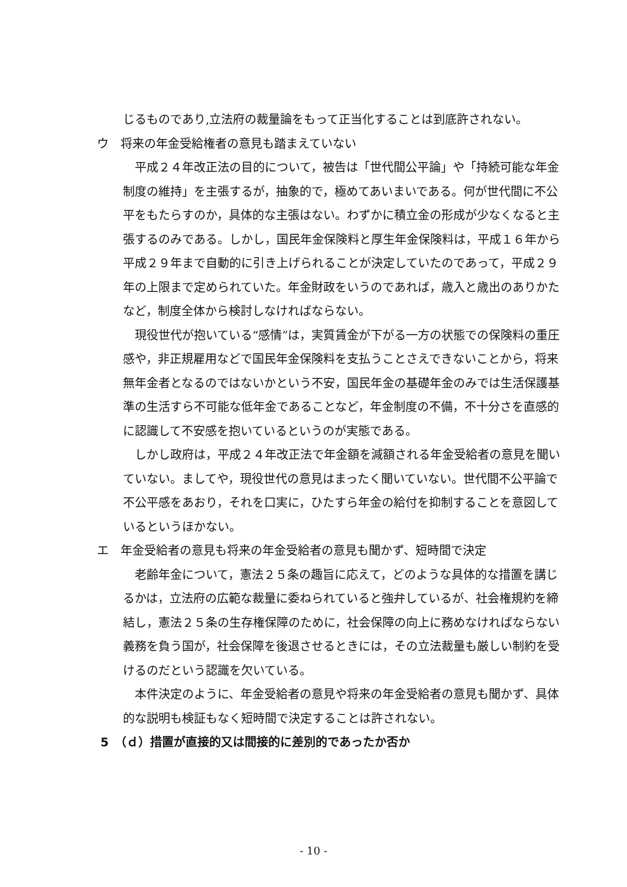じるものであり,立法府の裁量論をもって正当化することは到底許されない。
ウ　将来の年金受給権者の意見も踏まえていない
平成２４年改正法の目的について，被告は「世代間公平論」や「持続可能な年金制度の維持」を主張するが，抽象的で，極めてあいまいである。何が世代間に不公平をもたらすのか，具体的な主張はない。わずかに積立金の形成が少なくなると主張するのみである。しかし，国民年金保険料と厚生年金保険料は，平成１６年から平成２９年まで自動的に引き上げられることが決定していたのであって，平成２９年の上限まで定められていた。年金財政をいうのであれば，歳入と歳出のありかたなど，制度全体から検討しなければならない。
現役世代が抱いている“感情”は，実質賃金が下がる一方の状態での保険料の重圧感や，非正規雇用などで国民年金保険料を支払うことさえできないことから，将来無年金者となるのではないかという不安，国民年金の基礎年金のみでは生活保護基準の生活すら不可能な低年金であることなど，年金制度の不備，不十分さを直感的に認識して不安感を抱いているというのが実態である。
しかし政府は，平成２４年改正法で年金額を減額される年金受給者の意見を聞いていない。ましてや，現役世代の意見はまったく聞いていない。世代間不公平論で不公平感をあおり，それを口実に，ひたすら年金の給付を抑制することを意図しているというほかない。
エ　年金受給者の意見も将来の年金受給者の意見も聞かず、短時間で決定
老齢年金について，憲法２５条の趣旨に応えて，どのような具体的な措置を講じるかは，立法府の広範な裁量に委ねられていると強弁しているが、社会権規約を締結し，憲法２５条の生存権保障のために，社会保障の向上に務めなければならない義務を負う国が，社会保障を後退させるときには，その立法裁量も厳しい制約を受けるのだという認識を欠いている。
本件決定のように、年金受給者の意見や将来の年金受給者の意見も聞かず、具体的な説明も検証もなく短時間で決定することは許されない。
5　（ｄ）措置が直接的又は間接的に差別的であったか否か
- 10 -